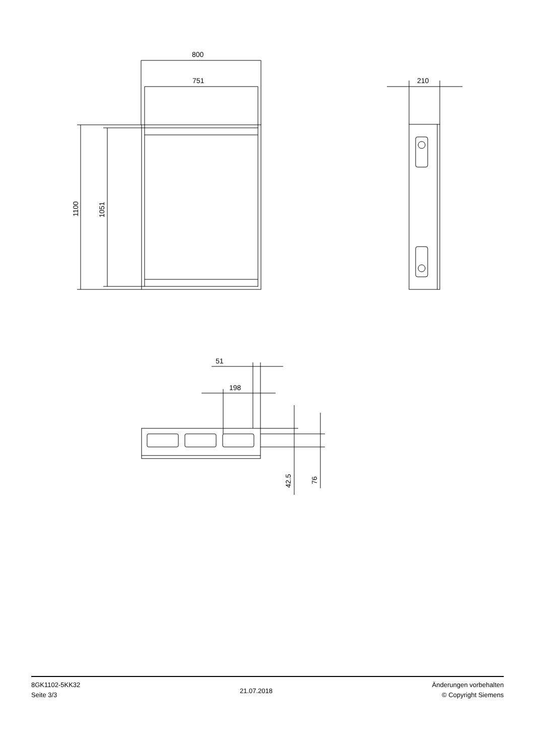800
751
210
51
198
1100
1051
42.5
76
8GK1102-5KK32
Seite 3/3
21.07.2018
Änderungen vorbehalten
© Copyright Siemens